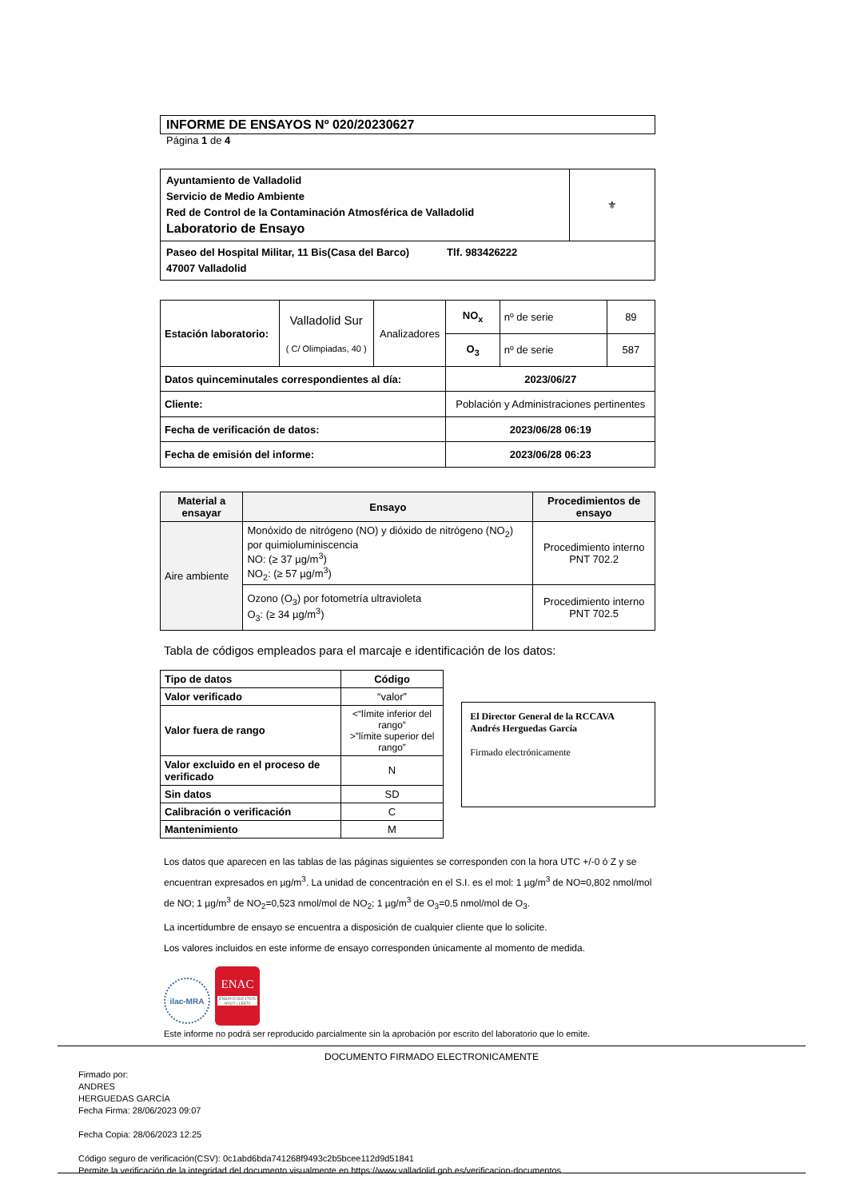INFORME DE ENSAYOS Nº 020/20230627
Página 1 de 4
| Ayuntamiento de Valladolid Servicio de Medio Ambiente Red de Control de la Contaminación Atmosférica de Valladolid Laboratorio de Ensayo | ⚜ |
| Paseo del Hospital Militar, 11 Bis(Casa del Barco) Tlf. 983426222 47007 Valladolid | |
| Estación laboratorio: | Valladolid Sur ( C/ Olimpiadas, 40 ) | Analizadores | NO<sub>x</sub> | nº de serie | 89 |
| | | | O<sub>3</sub> | nº de serie | 587 |
| Datos quinceminutales correspondientes al día: | | | 2023/06/27 | | |
| Cliente: | | | Población y Administraciones pertinentes | | |
| Fecha de verificación de datos: | | | 2023/06/28 06:19 | | |
| Fecha de emisión del informe: | | | 2023/06/28 06:23 | | |
| Material a ensayar | Ensayo | Procedimientos de ensayo |
| --- | --- | --- |
| Aire ambiente | Monóxido de nitrógeno (NO) y dióxido de nitrógeno (NO<sub>2</sub>) por quimioluminiscencia NO: (≥ 37 µg/m<sup>3</sup>) NO<sub>2</sub>: (≥ 57 µg/m<sup>3</sup>) | Procedimiento interno PNT 702.2 |
| | Ozono (O<sub>3</sub>) por fotometría ultravioleta O<sub>3</sub>: (≥ 34 µg/m<sup>3</sup>) | Procedimiento interno PNT 702.5 |
Tabla de códigos empleados para el marcaje e identificación de los datos:
| Tipo de datos | Código |
| --- | --- |
| Valor verificado | “valor” |
| Valor fuera de rango | <“límite inferior del rango” >”límite superior del rango” |
| Valor excluido en el proceso de verificado | N |
| Sin datos | SD |
| Calibración o verificación | C |
| Mantenimiento | M |
El Director General de la RCCAVA
Andrés Herguedas García
Firmado electrónicamente
Los datos que aparecen en las tablas de las páginas siguientes se corresponden con la hora UTC +/-0 ó Z y se encuentran expresados en µg/m<sup>3</sup>. La unidad de concentración en el S.I. es el mol: 1 µg/m<sup>3</sup> de NO=0,802 nmol/mol de NO; 1 µg/m<sup>3</sup> de NO<sub>2</sub>=0,523 nmol/mol de NO<sub>2</sub>; 1 µg/m<sup>3</sup> de O<sub>3</sub>=0.5 nmol/mol de O<sub>3</sub>.
La incertidumbre de ensayo se encuentra a disposición de cualquier cliente que lo solicite.
Los valores incluidos en este informe de ensayo corresponden únicamente al momento de medida.
ilac-MRA
ENAC
ENSAYO ISO 17025 Nº627 / LE870
Este informe no podrá ser reproducido parcialmente sin la aprobación por escrito del laboratorio que lo emite.
DOCUMENTO FIRMADO ELECTRONICAMENTE
Firmado por:
ANDRES
HERGUEDAS GARCÍA
Fecha Firma: 28/06/2023 09:07
Fecha Copia: 28/06/2023 12:25
Código seguro de verificación(CSV): 0c1abd6bda741268f9493c2b5bcee112d9d51841
Permite la verificación de la integridad del documento visualmente en https://www.valladolid.gob.es/verificacion-documentos